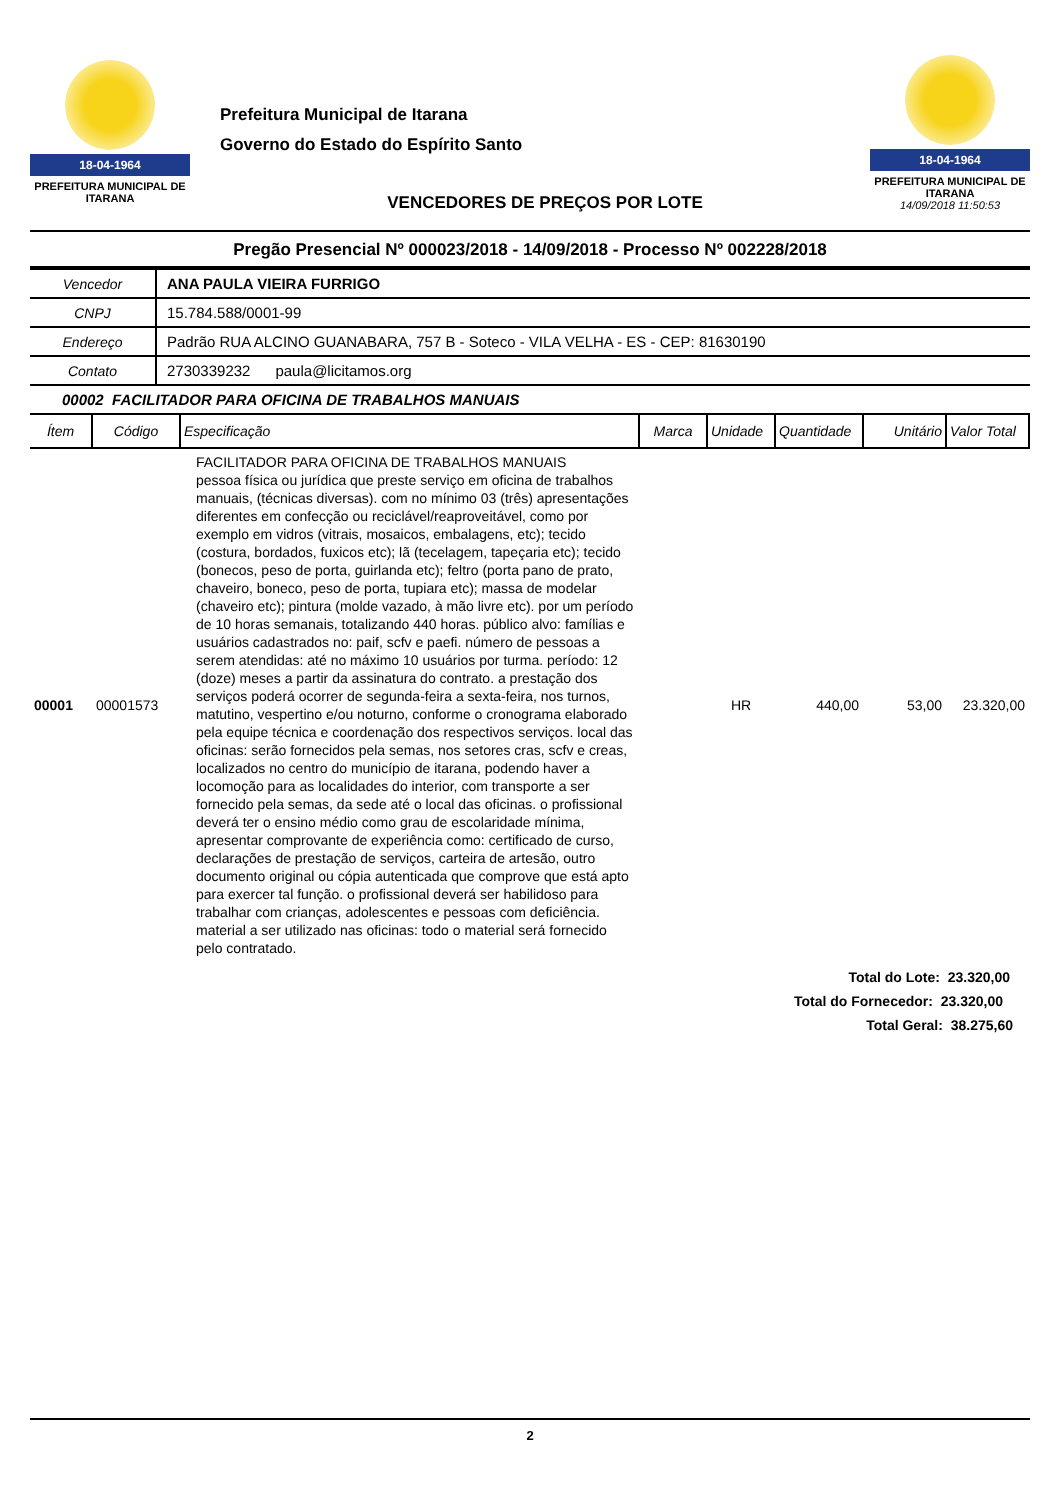18-04-1964
PREFEITURA MUNICIPAL DE ITARANA
Prefeitura Municipal de Itarana
Governo do Estado do Espírito Santo
VENCEDORES DE PREÇOS POR LOTE
18-04-1964
PREFEITURA MUNICIPAL DE ITARANA
14/09/2018 11:50:53
Pregão Presencial Nº 000023/2018 - 14/09/2018 - Processo Nº 002228/2018
| Vencedor | ANA PAULA VIEIRA FURRIGO |
| CNPJ | 15.784.588/0001-99 |
| Endereço | Padrão RUA ALCINO GUANABARA, 757 B - Soteco - VILA VELHA - ES - CEP: 81630190 |
| Contato | 2730339232 paula@licitamos.org |
00002 FACILITADOR PARA OFICINA DE TRABALHOS MANUAIS
| Ítem | Código | Especificação | Marca | Unidade | Quantidade | Unitário | Valor Total |
| --- | --- | --- | --- | --- | --- | --- | --- |
| 00001 | 00001573 | FACILITADOR PARA OFICINA DE TRABALHOS MANUAIS pessoa física ou jurídica que preste serviço em oficina de trabalhos manuais, (técnicas diversas). com no mínimo 03 (três) apresentações diferentes em confecção ou reciclável/reaproveitável, como por exemplo em vidros (vitrais, mosaicos, embalagens, etc); tecido (costura, bordados, fuxicos etc); lã (tecelagem, tapeçaria etc); tecido (bonecos, peso de porta, guirlanda etc); feltro (porta pano de prato, chaveiro, boneco, peso de porta, tupiara etc); massa de modelar (chaveiro etc); pintura (molde vazado, à mão livre etc). por um período de 10 horas semanais, totalizando 440 horas. público alvo: famílias e usuários cadastrados no: paif, scfv e paefi. número de pessoas a serem atendidas: até no máximo 10 usuários por turma. período: 12 (doze) meses a partir da assinatura do contrato. a prestação dos serviços poderá ocorrer de segunda-feira a sexta-feira, nos turnos, matutino, vespertino e/ou noturno, conforme o cronograma elaborado pela equipe técnica e coordenação dos respectivos serviços. local das oficinas: serão fornecidos pela semas, nos setores cras, scfv e creas, localizados no centro do município de itarana, podendo haver a locomoção para as localidades do interior, com transporte a ser fornecido pela semas, da sede até o local das oficinas. o profissional deverá ter o ensino médio como grau de escolaridade mínima, apresentar comprovante de experiência como: certificado de curso, declarações de prestação de serviços, carteira de artesão, outro documento original ou cópia autenticada que comprove que está apto para exercer tal função. o profissional deverá ser habilidoso para trabalhar com crianças, adolescentes e pessoas com deficiência. material a ser utilizado nas oficinas: todo o material será fornecido pelo contratado. | | HR | 440,00 | 53,00 | 23.320,00 |
Total do Lote: 23.320,00
Total do Fornecedor: 23.320,00
Total Geral: 38.275,60
2